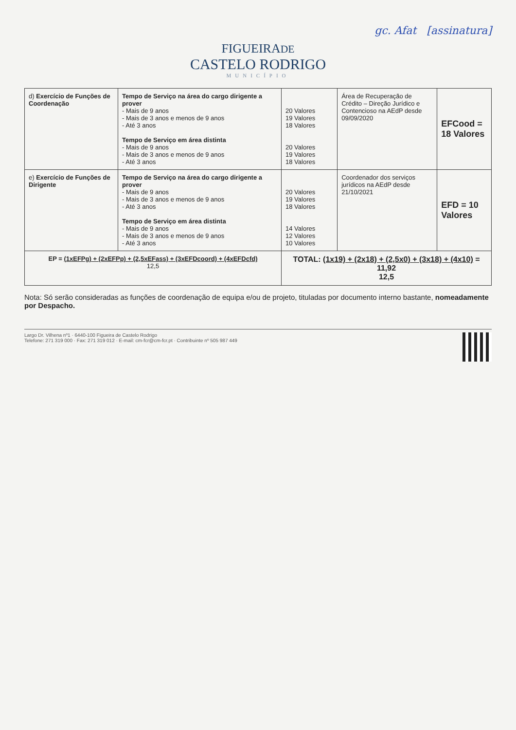gc. Afat [assinatura]
FIGUEIRADE
CASTELO RODRIGO
MUNICÍPIO
| d) Exercício de Funções de Coordenação | Tempo de Serviço na área do cargo dirigente a prover - Mais de 9 anos - Mais de 3 anos e menos de 9 anos - Até 3 anos Tempo de Serviço em área distinta - Mais de 9 anos - Mais de 3 anos e menos de 9 anos - Até 3 anos | 20 Valores 19 Valores 18 Valores 20 Valores 19 Valores 18 Valores | Área de Recuperação de Crédito – Direção Jurídico e Contencioso na AEdP desde 09/09/2020 | EFCood = 18 Valores |
| e) Exercício de Funções de Dirigente | Tempo de Serviço na área do cargo dirigente a prover - Mais de 9 anos - Mais de 3 anos e menos de 9 anos - Até 3 anos Tempo de Serviço em área distinta - Mais de 9 anos - Mais de 3 anos e menos de 9 anos - Até 3 anos | 20 Valores 19 Valores 18 Valores 14 Valores 12 Valores 10 Valores | Coordenador dos serviços jurídicos na AEdP desde 21/10/2021 | EFD = 10 Valores |
| EP = (1xEFPg) + (2xEFPp) + (2,5xEFass) + (3xEFDcoord) + (4xEFDcfd) 12,5 | | TOTAL: (1x19) + (2x18) + (2,5x0) + (3x18) + (4x10) = 11,92 12,5 | | |
Nota: Só serão consideradas as funções de coordenação de equipa e/ou de projeto, tituladas por documento interno bastante, nomeadamente por Despacho.
Largo Dr. Vilhena nº1 · 6440-100 Figueira de Castelo Rodrigo
Telefone: 271 319 000 · Fax: 271 319 012 · E-mail: cm-fcr@cm-fcr.pt · Contribuinte nº 505 987 449